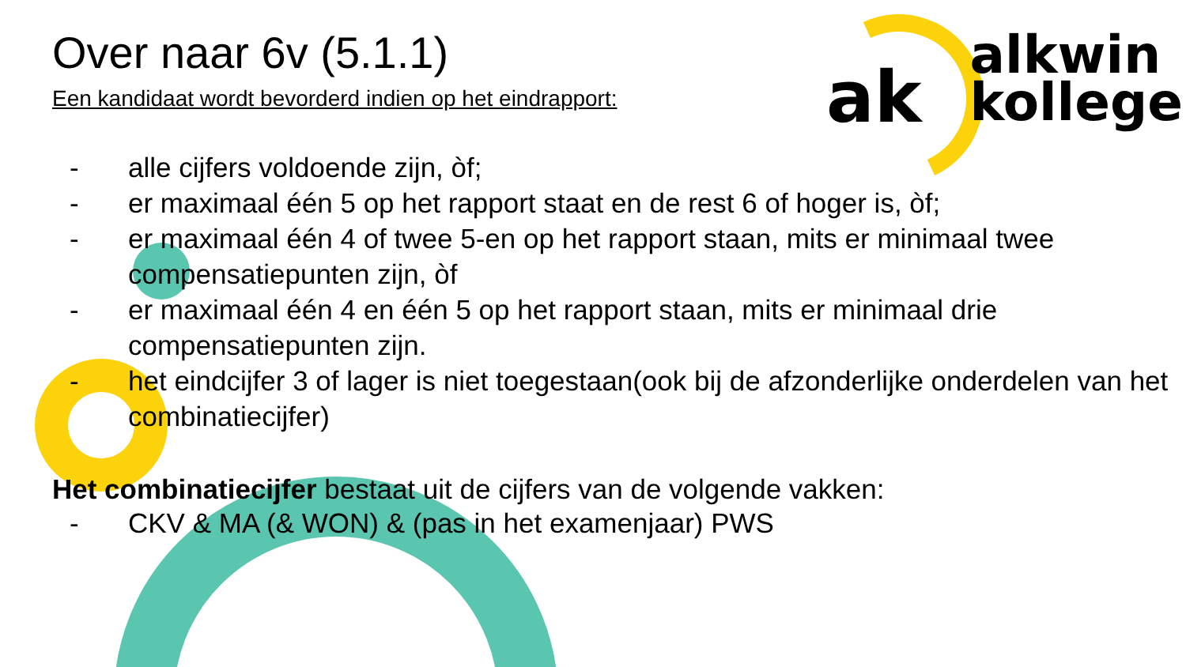ak
alkwin
kollege
Over naar 6v (5.1.1)
Een kandidaat wordt bevorderd indien op het eindrapport:
- alle cijfers voldoende zijn, òf;
- er maximaal één 5 op het rapport staat en de rest 6 of hoger is, òf;
- er maximaal één 4 of twee 5-en op het rapport staan, mits er minimaal twee compensatiepunten zijn, òf
- er maximaal één 4 en één 5 op het rapport staan, mits er minimaal drie compensatiepunten zijn.
- het eindcijfer 3 of lager is niet toegestaan(ook bij de afzonderlijke onderdelen van het combinatiecijfer)
Het combinatiecijfer bestaat uit de cijfers van de volgende vakken:
- CKV & MA (& WON) & (pas in het examenjaar) PWS